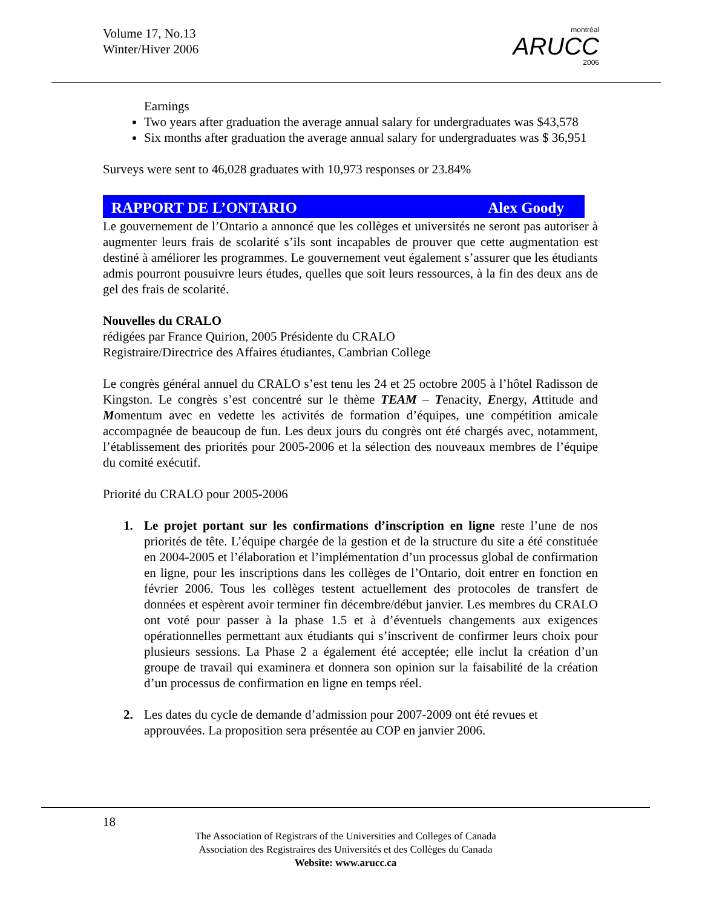Volume 17, No.13
Winter/Hiver 2006
montréal
ARUCC
2006
Earnings
Two years after graduation the average annual salary for undergraduates was $43,578
Six months after graduation the average annual salary for undergraduates was $ 36,951
Surveys were sent to 46,028 graduates with 10,973 responses or 23.84%
RAPPORT DE L’ONTARIO Alex Goody
Le gouvernement de l’Ontario a annoncé que les collèges et universités ne seront pas autoriser à augmenter leurs frais de scolarité s’ils sont incapables de prouver que cette augmentation est destiné à améliorer les programmes. Le gouvernement veut également s’assurer que les étudiants admis pourront pousuivre leurs études, quelles que soit leurs ressources, à la fin des deux ans de gel des frais de scolarité.
Nouvelles du CRALO
rédigées par France Quirion, 2005 Présidente du CRALO
Registraire/Directrice des Affaires étudiantes, Cambrian College
Le congrès général annuel du CRALO s’est tenu les 24 et 25 octobre 2005 à l’hôtel Radisson de Kingston. Le congrès s’est concentré sur le thème TEAM – Tenacity, Energy, Attitude and Momentum avec en vedette les activités de formation d’équipes, une compétition amicale accompagnée de beaucoup de fun. Les deux jours du congrès ont été chargés avec, notamment, l’établissement des priorités pour 2005-2006 et la sélection des nouveaux membres de l’équipe du comité exécutif.
Priorité du CRALO pour 2005-2006
1. Le projet portant sur les confirmations d’inscription en ligne reste l’une de nos priorités de tête. L’équipe chargée de la gestion et de la structure du site a été constituée en 2004-2005 et l’élaboration et l’implémentation d’un processus global de confirmation en ligne, pour les inscriptions dans les collèges de l’Ontario, doit entrer en fonction en février 2006. Tous les collèges testent actuellement des protocoles de transfert de données et espèrent avoir terminer fin décembre/début janvier. Les membres du CRALO ont voté pour passer à la phase 1.5 et à d’éventuels changements aux exigences opérationnelles permettant aux étudiants qui s’inscrivent de confirmer leurs choix pour plusieurs sessions. La Phase 2 a également été acceptée; elle inclut la création d’un groupe de travail qui examinera et donnera son opinion sur la faisabilité de la création d’un processus de confirmation en ligne en temps réel.
2. Les dates du cycle de demande d’admission pour 2007-2009 ont été revues et approuvées. La proposition sera présentée au COP en janvier 2006.
18
The Association of Registrars of the Universities and Colleges of Canada
Association des Registraires des Universités et des Collèges du Canada
Website: www.arucc.ca